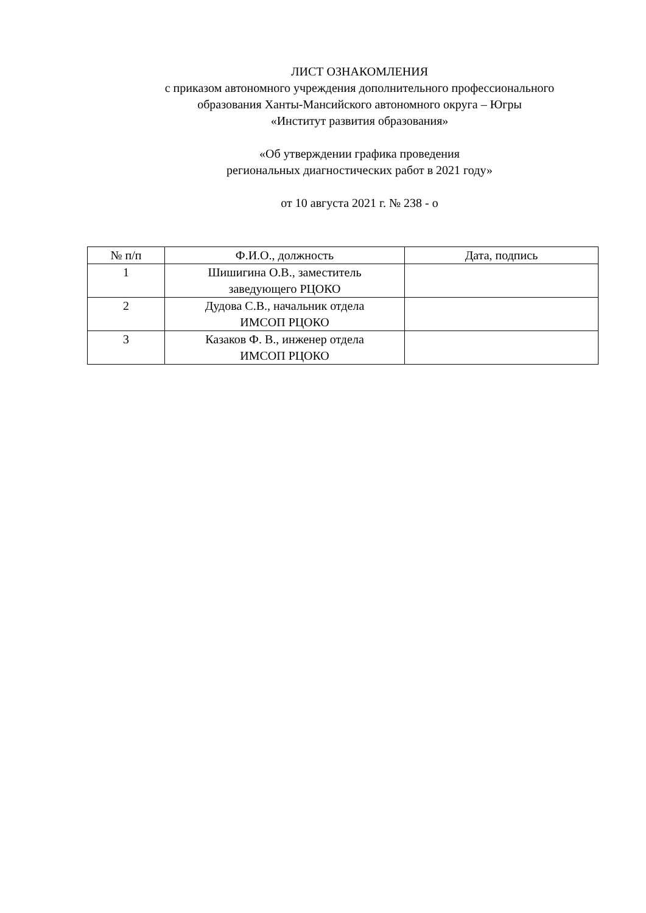ЛИСТ ОЗНАКОМЛЕНИЯ
с приказом автономного учреждения дополнительного профессионального
образования Ханты-Мансийского автономного округа – Югры
«Институт развития образования»
«Об утверждении графика проведения
региональных диагностических работ в 2021 году»
от 10 августа 2021 г. № 238 - о
| № п/п | Ф.И.О., должность | Дата, подпись |
| 1 | Шишигина О.В., заместитель заведующего РЦОКО | |
| 2 | Дудова С.В., начальник отдела ИМСОП РЦОКО | |
| 3 | Казаков Ф. В., инженер отдела ИМСОП РЦОКО | |